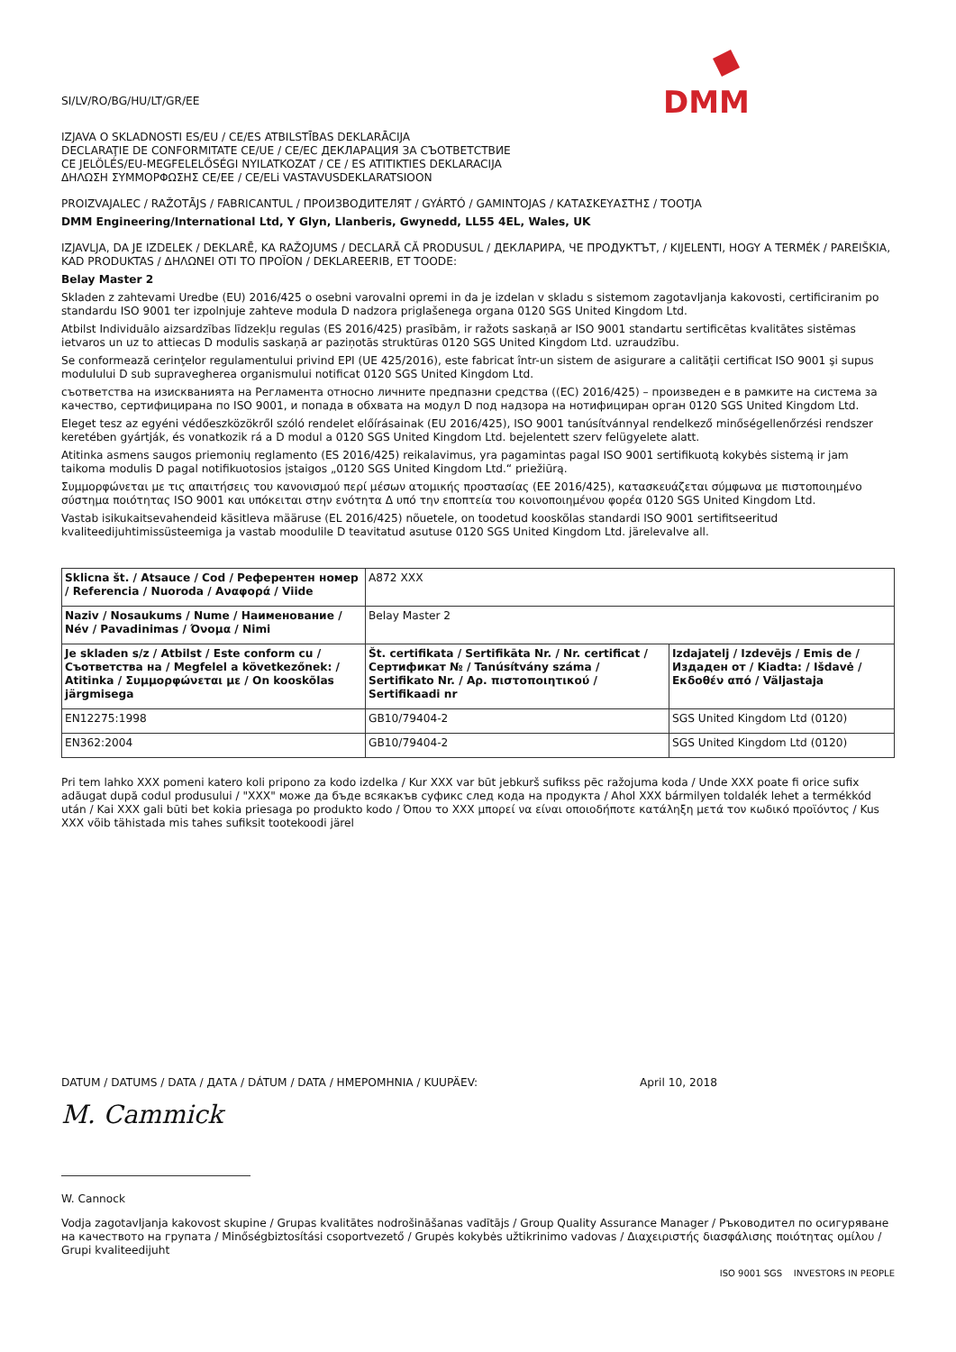DMM
SI/LV/RO/BG/HU/LT/GR/EE
IZJAVA O SKLADNOSTI ES/EU / CE/ES ATBILSTĪBAS DEKLARĀCIJA
DECLARAŢIE DE CONFORMITATE CE/UE / CE/ЕС ДЕКЛАРАЦИЯ ЗА СЪОТВЕТСТВИЕ
CE JELÖLÉS/EU-MEGFELELŐSÉGI NYILATKOZAT / CE / ES ATITIKTIES DEKLARACIJA
ΔΗΛΩΣΗ ΣΥΜΜΟΡΦΩΣΗΣ CE/EE / CE/ELi VASTAVUSDEKLARATSIOON
PROIZVAJALEC / RAŽOTĀJS / FABRICANTUL / ПРОИЗВОДИТЕЛЯТ / GYÁRTÓ / GAMINTOJAS / ΚΑΤΑΣΚΕΥΑΣΤΗΣ / TOOTJA
DMM Engineering/International Ltd, Y Glyn, Llanberis, Gwynedd, LL55 4EL, Wales, UK
IZJAVLJA, DA JE IZDELEK / DEKLARĒ, KA RAŽOJUMS / DECLARĂ CĂ PRODUSUL / ДЕКЛАРИРА, ЧЕ ПРОДУКТЪТ, / KIJELENTI, HOGY A TERMÉK / PAREIŠKIA, KAD PRODUKTAS / ΔΗΛΩΝΕΙ ΟΤΙ ΤΟ ΠΡΟΪΟΝ / DEKLAREERIB, ET TOODE:
Belay Master 2
Skladen z zahtevami Uredbe (EU) 2016/425 o osebni varovalni opremi in da je izdelan v skladu s sistemom zagotavljanja kakovosti, certificiranim po standardu ISO 9001 ter izpolnjuje zahteve modula D nadzora priglašenega organa 0120 SGS United Kingdom Ltd.
Atbilst Individuālo aizsardzības līdzekļu regulas (ES 2016/425) prasībām, ir ražots saskaņā ar ISO 9001 standartu sertificētas kvalitātes sistēmas ietvaros un uz to attiecas D modulis saskaņā ar paziņotās struktūras 0120 SGS United Kingdom Ltd. uzraudzību.
Se conformează cerinţelor regulamentului privind EPI (UE 425/2016), este fabricat într-un sistem de asigurare a calităţii certificat ISO 9001 şi supus modulului D sub supravegherea organismului notificat 0120 SGS United Kingdom Ltd.
съответства на изискванията на Регламента относно личните предпазни средства ((ЕС) 2016/425) – произведен е в рамките на система за качество, сертифицирана по ISO 9001, и попада в обхвата на модул D под надзора на нотифициран орган 0120 SGS United Kingdom Ltd.
Eleget tesz az egyéni védőeszközökről szóló rendelet előírásainak (EU 2016/425), ISO 9001 tanúsítvánnyal rendelkező minőségellenőrzési rendszer keretében gyártják, és vonatkozik rá a D modul a 0120 SGS United Kingdom Ltd. bejelentett szerv felügyelete alatt.
Atitinka asmens saugos priemonių reglamento (ES 2016/425) reikalavimus, yra pagamintas pagal ISO 9001 sertifikuotą kokybės sistemą ir jam taikoma modulis D pagal notifikuotosios įstaigos „0120 SGS United Kingdom Ltd.“ priežiūrą.
Συμμορφώνεται με τις απαιτήσεις του κανονισμού περί μέσων ατομικής προστασίας (ΕΕ 2016/425), κατασκευάζεται σύμφωνα με πιστοποιημένο σύστημα ποιότητας ISO 9001 και υπόκειται στην ενότητα Δ υπό την εποπτεία του κοινοποιημένου φορέα 0120 SGS United Kingdom Ltd.
Vastab isikukaitsevahendeid käsitleva määruse (EL 2016/425) nõuetele, on toodetud kooskõlas standardi ISO 9001 sertifitseeritud kvaliteedijuhtimissüsteemiga ja vastab moodulile D teavitatud asutuse 0120 SGS United Kingdom Ltd. järelevalve all.
| Sklicna št. / Atsauce / Cod / Референтен номер / Referencia / Nuoroda / Αναφορά / Viide | A872 XXX | |
| Naziv / Nosaukums / Nume / Наименование / Név / Pavadinimas / Όνομα / Nimi | Belay Master 2 | |
| Je skladen s/z / Atbilst / Este conform cu / Съответства на / Megfelel a következőnek: / Atitinka / Συμμορφώνεται με / On kooskõlas järgmisega | Št. certifikata / Sertifikāta Nr. / Nr. certificat / Сертификат № / Tanúsítvány száma / Sertifikato Nr. / Αρ. πιστοποιητικού / Sertifikaadi nr | Izdajatelj / Izdevējs / Emis de / Издаден от / Kiadta: / Išdavė / Εκδοθέν από / Väljastaja |
| EN12275:1998 | GB10/79404-2 | SGS United Kingdom Ltd (0120) |
| EN362:2004 | GB10/79404-2 | SGS United Kingdom Ltd (0120) |
Pri tem lahko XXX pomeni katero koli pripono za kodo izdelka / Kur XXX var būt jebkurš sufikss pēc ražojuma koda / Unde XXX poate fi orice sufix adăugat după codul produsului / "XXX" може да бъде всякакъв суфикс след кода на продукта / Ahol XXX bármilyen toldalék lehet a termékkód után / Kai XXX gali būti bet kokia priesaga po produkto kodo / Όπου το XXX μπορεί να είναι οποιοδήποτε κατάληξη μετά τον κωδικό προϊόντος / Kus XXX võib tähistada mis tahes sufiksit tootekoodi järel
DATUM / DATUMS / DATA / ДАТА / DÁTUM / DATA / ΗΜΕΡΟΜΗΝΙΑ / KUUPÄEV: April 10, 2018
M. Cammick
W. Cannock
Vodja zagotavljanja kakovost skupine / Grupas kvalitātes nodrošināšanas vadītājs / Group Quality Assurance Manager / Ръководител по осигуряване на качеството на групата / Minőségbiztosítási csoportvezető / Grupės kokybės užtikrinimo vadovas / Διαχειριστής διασφάλισης ποιότητας ομίλου / Grupi kvaliteedijuht
ISO 9001 SGS INVESTORS IN PEOPLE